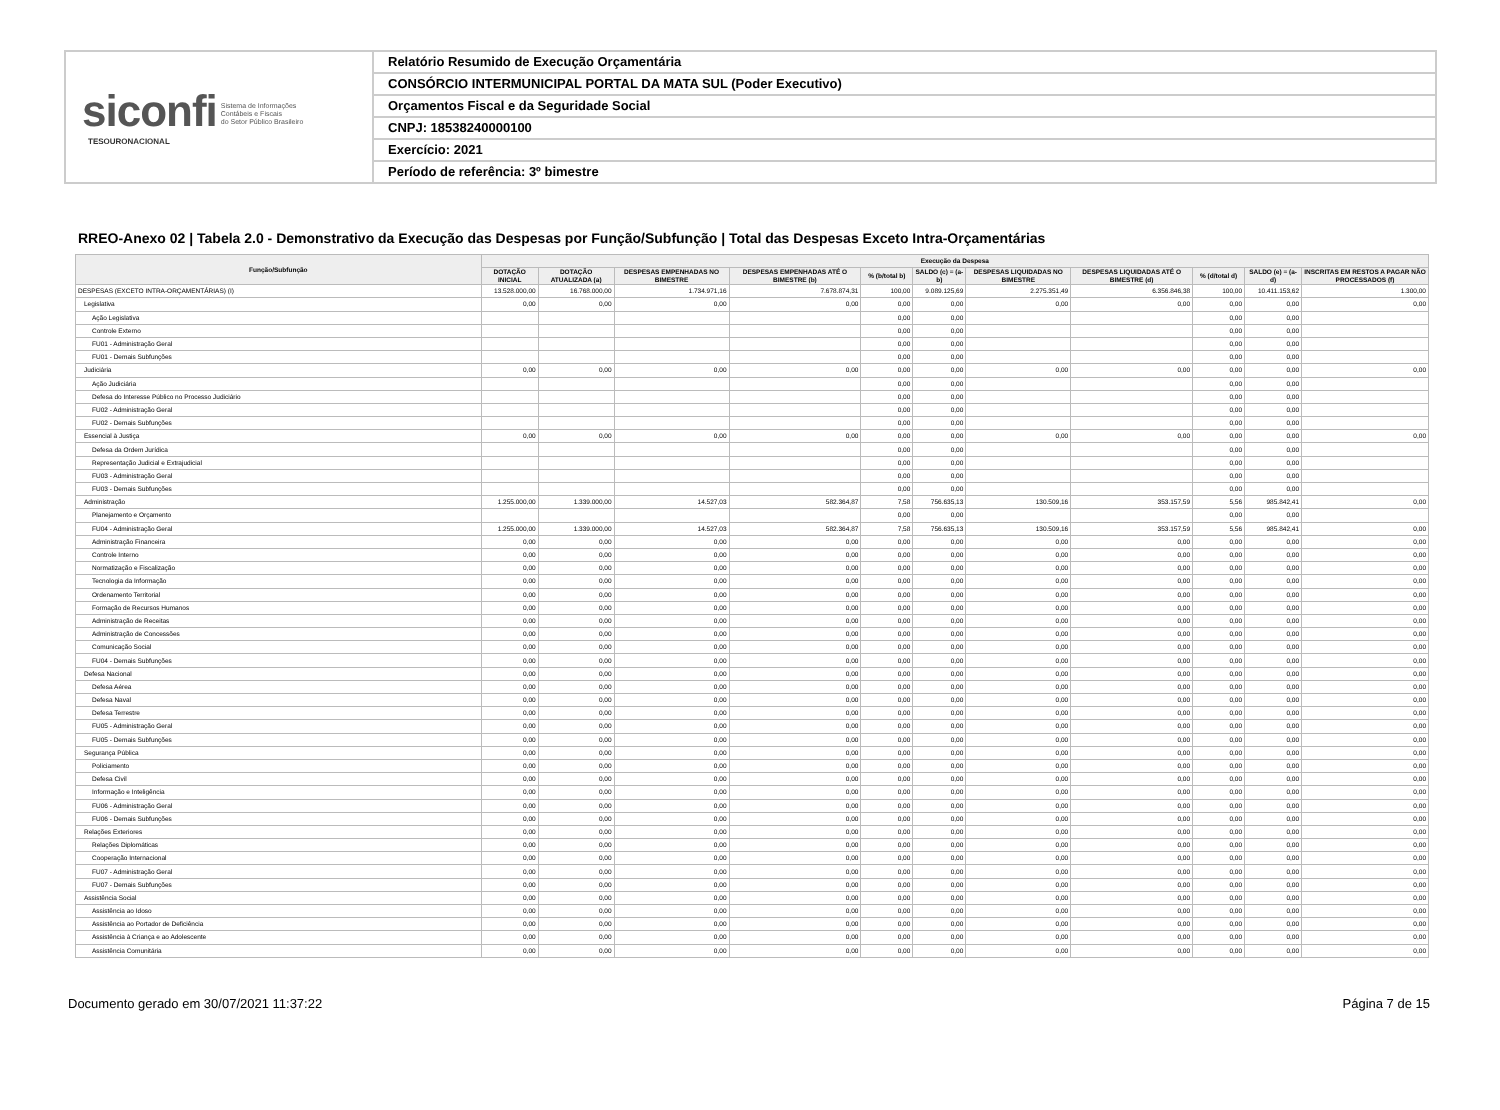siconfi Sistema de Informações
Contábeis e Fiscais
do Setor Público Brasileiro
TESOURONACIONAL
Relatório Resumido de Execução Orçamentária
CONSÓRCIO INTERMUNICIPAL PORTAL DA MATA SUL (Poder Executivo)
Orçamentos Fiscal e da Seguridade Social
CNPJ: 18538240000100
Exercício: 2021
Período de referência: 3º bimestre
RREO-Anexo 02 | Tabela 2.0 - Demonstrativo da Execução das Despesas por Função/Subfunção | Total das Despesas Exceto Intra-Orçamentárias
| Função/Subfunção | Execução da Despesa | | | | | | | | | | |
| --- | --- | --- | --- | --- | --- | --- | --- | --- | --- | --- | --- |
| | DOTAÇÃO INICIAL | DOTAÇÃO ATUALIZADA (a) | DESPESAS EMPENHADAS NO BIMESTRE | DESPESAS EMPENHADAS ATÉ O BIMESTRE (b) | % (b/total b) | SALDO (c) = (a-b) | DESPESAS LIQUIDADAS NO BIMESTRE | DESPESAS LIQUIDADAS ATÉ O BIMESTRE (d) | % (d/total d) | SALDO (e) = (a-d) | INSCRITAS EM RESTOS A PAGAR NÃO PROCESSADOS (f) |
| DESPESAS (EXCETO INTRA-ORÇAMENTÁRIAS) (I) | 13.528.000,00 | 16.768.000,00 | 1.734.971,16 | 7.678.874,31 | 100,00 | 9.089.125,69 | 2.275.351,49 | 6.356.846,38 | 100,00 | 10.411.153,62 | 1.300,00 |
| Legislativa | 0,00 | 0,00 | 0,00 | 0,00 | 0,00 | 0,00 | 0,00 | 0,00 | 0,00 | 0,00 | 0,00 |
| Ação Legislativa | | | | | 0,00 | 0,00 | | | 0,00 | 0,00 | |
| Controle Externo | | | | | 0,00 | 0,00 | | | 0,00 | 0,00 | |
| FU01 - Administração Geral | | | | | 0,00 | 0,00 | | | 0,00 | 0,00 | |
| FU01 - Demais Subfunções | | | | | 0,00 | 0,00 | | | 0,00 | 0,00 | |
| Judiciária | 0,00 | 0,00 | 0,00 | 0,00 | 0,00 | 0,00 | 0,00 | 0,00 | 0,00 | 0,00 | 0,00 |
| Ação Judiciária | | | | | 0,00 | 0,00 | | | 0,00 | 0,00 | |
| Defesa do Interesse Público no Processo Judiciário | | | | | 0,00 | 0,00 | | | 0,00 | 0,00 | |
| FU02 - Administração Geral | | | | | 0,00 | 0,00 | | | 0,00 | 0,00 | |
| FU02 - Demais Subfunções | | | | | 0,00 | 0,00 | | | 0,00 | 0,00 | |
| Essencial à Justiça | 0,00 | 0,00 | 0,00 | 0,00 | 0,00 | 0,00 | 0,00 | 0,00 | 0,00 | 0,00 | 0,00 |
| Defesa da Ordem Jurídica | | | | | 0,00 | 0,00 | | | 0,00 | 0,00 | |
| Representação Judicial e Extrajudicial | | | | | 0,00 | 0,00 | | | 0,00 | 0,00 | |
| FU03 - Administração Geral | | | | | 0,00 | 0,00 | | | 0,00 | 0,00 | |
| FU03 - Demais Subfunções | | | | | 0,00 | 0,00 | | | 0,00 | 0,00 | |
| Administração | 1.255.000,00 | 1.339.000,00 | 14.527,03 | 582.364,87 | 7,58 | 756.635,13 | 130.509,16 | 353.157,59 | 5,56 | 985.842,41 | 0,00 |
| Planejamento e Orçamento | | | | | 0,00 | 0,00 | | | 0,00 | 0,00 | |
| FU04 - Administração Geral | 1.255.000,00 | 1.339.000,00 | 14.527,03 | 582.364,87 | 7,58 | 756.635,13 | 130.509,16 | 353.157,59 | 5,56 | 985.842,41 | 0,00 |
| Administração Financeira | 0,00 | 0,00 | 0,00 | 0,00 | 0,00 | 0,00 | 0,00 | 0,00 | 0,00 | 0,00 | 0,00 |
| Controle Interno | 0,00 | 0,00 | 0,00 | 0,00 | 0,00 | 0,00 | 0,00 | 0,00 | 0,00 | 0,00 | 0,00 |
| Normatização e Fiscalização | 0,00 | 0,00 | 0,00 | 0,00 | 0,00 | 0,00 | 0,00 | 0,00 | 0,00 | 0,00 | 0,00 |
| Tecnologia da Informação | 0,00 | 0,00 | 0,00 | 0,00 | 0,00 | 0,00 | 0,00 | 0,00 | 0,00 | 0,00 | 0,00 |
| Ordenamento Territorial | 0,00 | 0,00 | 0,00 | 0,00 | 0,00 | 0,00 | 0,00 | 0,00 | 0,00 | 0,00 | 0,00 |
| Formação de Recursos Humanos | 0,00 | 0,00 | 0,00 | 0,00 | 0,00 | 0,00 | 0,00 | 0,00 | 0,00 | 0,00 | 0,00 |
| Administração de Receitas | 0,00 | 0,00 | 0,00 | 0,00 | 0,00 | 0,00 | 0,00 | 0,00 | 0,00 | 0,00 | 0,00 |
| Administração de Concessões | 0,00 | 0,00 | 0,00 | 0,00 | 0,00 | 0,00 | 0,00 | 0,00 | 0,00 | 0,00 | 0,00 |
| Comunicação Social | 0,00 | 0,00 | 0,00 | 0,00 | 0,00 | 0,00 | 0,00 | 0,00 | 0,00 | 0,00 | 0,00 |
| FU04 - Demais Subfunções | 0,00 | 0,00 | 0,00 | 0,00 | 0,00 | 0,00 | 0,00 | 0,00 | 0,00 | 0,00 | 0,00 |
| Defesa Nacional | 0,00 | 0,00 | 0,00 | 0,00 | 0,00 | 0,00 | 0,00 | 0,00 | 0,00 | 0,00 | 0,00 |
| Defesa Aérea | 0,00 | 0,00 | 0,00 | 0,00 | 0,00 | 0,00 | 0,00 | 0,00 | 0,00 | 0,00 | 0,00 |
| Defesa Naval | 0,00 | 0,00 | 0,00 | 0,00 | 0,00 | 0,00 | 0,00 | 0,00 | 0,00 | 0,00 | 0,00 |
| Defesa Terrestre | 0,00 | 0,00 | 0,00 | 0,00 | 0,00 | 0,00 | 0,00 | 0,00 | 0,00 | 0,00 | 0,00 |
| FU05 - Administração Geral | 0,00 | 0,00 | 0,00 | 0,00 | 0,00 | 0,00 | 0,00 | 0,00 | 0,00 | 0,00 | 0,00 |
| FU05 - Demais Subfunções | 0,00 | 0,00 | 0,00 | 0,00 | 0,00 | 0,00 | 0,00 | 0,00 | 0,00 | 0,00 | 0,00 |
| Segurança Pública | 0,00 | 0,00 | 0,00 | 0,00 | 0,00 | 0,00 | 0,00 | 0,00 | 0,00 | 0,00 | 0,00 |
| Policiamento | 0,00 | 0,00 | 0,00 | 0,00 | 0,00 | 0,00 | 0,00 | 0,00 | 0,00 | 0,00 | 0,00 |
| Defesa Civil | 0,00 | 0,00 | 0,00 | 0,00 | 0,00 | 0,00 | 0,00 | 0,00 | 0,00 | 0,00 | 0,00 |
| Informação e Inteligência | 0,00 | 0,00 | 0,00 | 0,00 | 0,00 | 0,00 | 0,00 | 0,00 | 0,00 | 0,00 | 0,00 |
| FU06 - Administração Geral | 0,00 | 0,00 | 0,00 | 0,00 | 0,00 | 0,00 | 0,00 | 0,00 | 0,00 | 0,00 | 0,00 |
| FU06 - Demais Subfunções | 0,00 | 0,00 | 0,00 | 0,00 | 0,00 | 0,00 | 0,00 | 0,00 | 0,00 | 0,00 | 0,00 |
| Relações Exteriores | 0,00 | 0,00 | 0,00 | 0,00 | 0,00 | 0,00 | 0,00 | 0,00 | 0,00 | 0,00 | 0,00 |
| Relações Diplomáticas | 0,00 | 0,00 | 0,00 | 0,00 | 0,00 | 0,00 | 0,00 | 0,00 | 0,00 | 0,00 | 0,00 |
| Cooperação Internacional | 0,00 | 0,00 | 0,00 | 0,00 | 0,00 | 0,00 | 0,00 | 0,00 | 0,00 | 0,00 | 0,00 |
| FU07 - Administração Geral | 0,00 | 0,00 | 0,00 | 0,00 | 0,00 | 0,00 | 0,00 | 0,00 | 0,00 | 0,00 | 0,00 |
| FU07 - Demais Subfunções | 0,00 | 0,00 | 0,00 | 0,00 | 0,00 | 0,00 | 0,00 | 0,00 | 0,00 | 0,00 | 0,00 |
| Assistência Social | 0,00 | 0,00 | 0,00 | 0,00 | 0,00 | 0,00 | 0,00 | 0,00 | 0,00 | 0,00 | 0,00 |
| Assistência ao Idoso | 0,00 | 0,00 | 0,00 | 0,00 | 0,00 | 0,00 | 0,00 | 0,00 | 0,00 | 0,00 | 0,00 |
| Assistência ao Portador de Deficiência | 0,00 | 0,00 | 0,00 | 0,00 | 0,00 | 0,00 | 0,00 | 0,00 | 0,00 | 0,00 | 0,00 |
| Assistência à Criança e ao Adolescente | 0,00 | 0,00 | 0,00 | 0,00 | 0,00 | 0,00 | 0,00 | 0,00 | 0,00 | 0,00 | 0,00 |
| Assistência Comunitária | 0,00 | 0,00 | 0,00 | 0,00 | 0,00 | 0,00 | 0,00 | 0,00 | 0,00 | 0,00 | 0,00 |
Documento gerado em 30/07/2021 11:37:22 Página 7 de 15